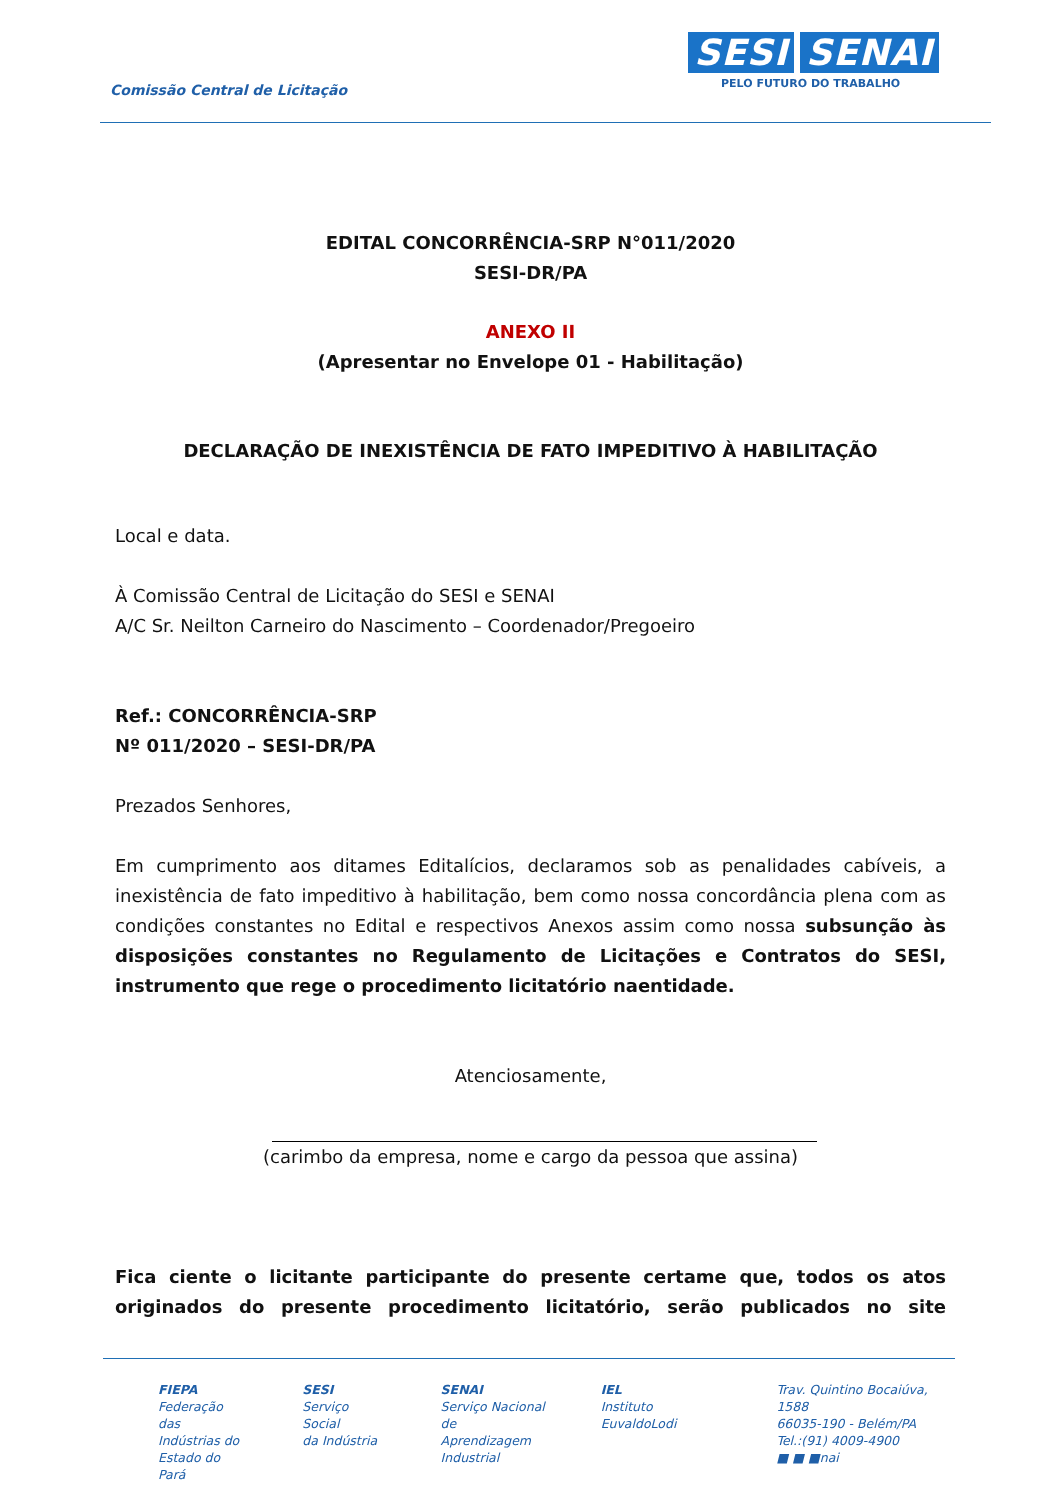Comissão Central de Licitação
SESI SENAI
PELO FUTURO DO TRABALHO
EDITAL CONCORRÊNCIA-SRP N°011/2020
SESI-DR/PA
ANEXO II
(Apresentar no Envelope 01 - Habilitação)
DECLARAÇÃO DE INEXISTÊNCIA DE FATO IMPEDITIVO À HABILITAÇÃO
Local e data.
À Comissão Central de Licitação do SESI e SENAI
A/C Sr. Neilton Carneiro do Nascimento – Coordenador/Pregoeiro
Ref.: CONCORRÊNCIA-SRP
Nº 011/2020 – SESI-DR/PA
Prezados Senhores,
Em cumprimento aos ditames Editalícios, declaramos sob as penalidades cabíveis, a inexistência de fato impeditivo à habilitação, bem como nossa concordância plena com as condições constantes no Edital e respectivos Anexos assim como nossa subsunção às disposições constantes no Regulamento de Licitações e Contratos do SESI, instrumento que rege o procedimento licitatório naentidade.
Atenciosamente,
(carimbo da empresa, nome e cargo da pessoa que assina)
Fica ciente o licitante participante do presente certame que, todos os atos originados do presente procedimento licitatório, serão publicados no site
FIEPA
Federação das
Indústrias do
Estado do Pará
SESI
Serviço Social
da Indústria
SENAI
Serviço Nacional
de Aprendizagem
Industrial
IEL
Instituto
EuvaldoLodi
Trav. Quintino Bocaiúva, 1588
66035-190 - Belém/PA
Tel.:(91) 4009-4900
■ ■ ■nai